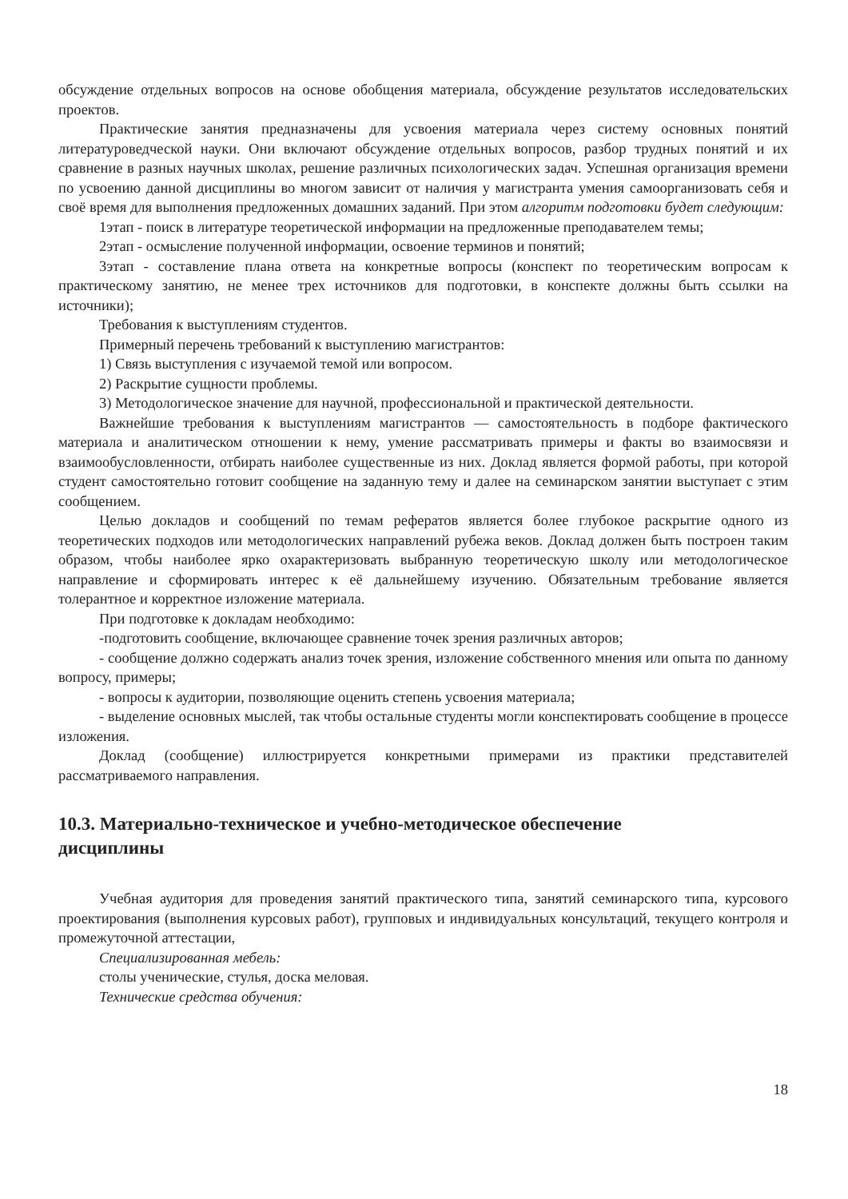обсуждение отдельных вопросов на основе обобщения материала, обсуждение результатов исследовательских проектов.
Практические занятия предназначены для усвоения материала через систему основных понятий литературоведческой науки. Они включают обсуждение отдельных вопросов, разбор трудных понятий и их сравнение в разных научных школах, решение различных психологических задач. Успешная организация времени по усвоению данной дисциплины во многом зависит от наличия у магистранта умения самоорганизовать себя и своё время для выполнения предложенных домашних заданий. При этом алгоритм подготовки будет следующим:
1этап - поиск в литературе теоретической информации на предложенные преподавателем темы;
2этап - осмысление полученной информации, освоение терминов и понятий;
3этап - составление плана ответа на конкретные вопросы (конспект по теоретическим вопросам к практическому занятию, не менее трех источников для подготовки, в конспекте должны быть ссылки на источники);
Требования к выступлениям студентов.
Примерный перечень требований к выступлению магистрантов:
1) Связь выступления с изучаемой темой или вопросом.
2) Раскрытие сущности проблемы.
3) Методологическое значение для научной, профессиональной и практической деятельности.
Важнейшие требования к выступлениям магистрантов — самостоятельность в подборе фактического материала и аналитическом отношении к нему, умение рассматривать примеры и факты во взаимосвязи и взаимообусловленности, отбирать наиболее существенные из них. Доклад является формой работы, при которой студент самостоятельно готовит сообщение на заданную тему и далее на семинарском занятии выступает с этим сообщением.
Целью докладов и сообщений по темам рефератов является более глубокое раскрытие одного из теоретических подходов или методологических направлений рубежа веков. Доклад должен быть построен таким образом, чтобы наиболее ярко охарактеризовать выбранную теоретическую школу или методологическое направление и сформировать интерес к её дальнейшему изучению. Обязательным требование является толерантное и корректное изложение материала.
При подготовке к докладам необходимо:
-подготовить сообщение, включающее сравнение точек зрения различных авторов;
- сообщение должно содержать анализ точек зрения, изложение собственного мнения или опыта по данному вопросу, примеры;
- вопросы к аудитории, позволяющие оценить степень усвоения материала;
- выделение основных мыслей, так чтобы остальные студенты могли конспектировать сообщение в процессе изложения.
Доклад (сообщение) иллюстрируется конкретными примерами из практики представителей рассматриваемого направления.
10.3. Материально-техническое и учебно-методическое обеспечение
дисциплины
Учебная аудитория для проведения занятий практического типа, занятий семинарского типа, курсового проектирования (выполнения курсовых работ), групповых и индивидуальных консультаций, текущего контроля и промежуточной аттестации,
Специализированная мебель:
столы ученические, стулья, доска меловая.
Технические средства обучения:
18